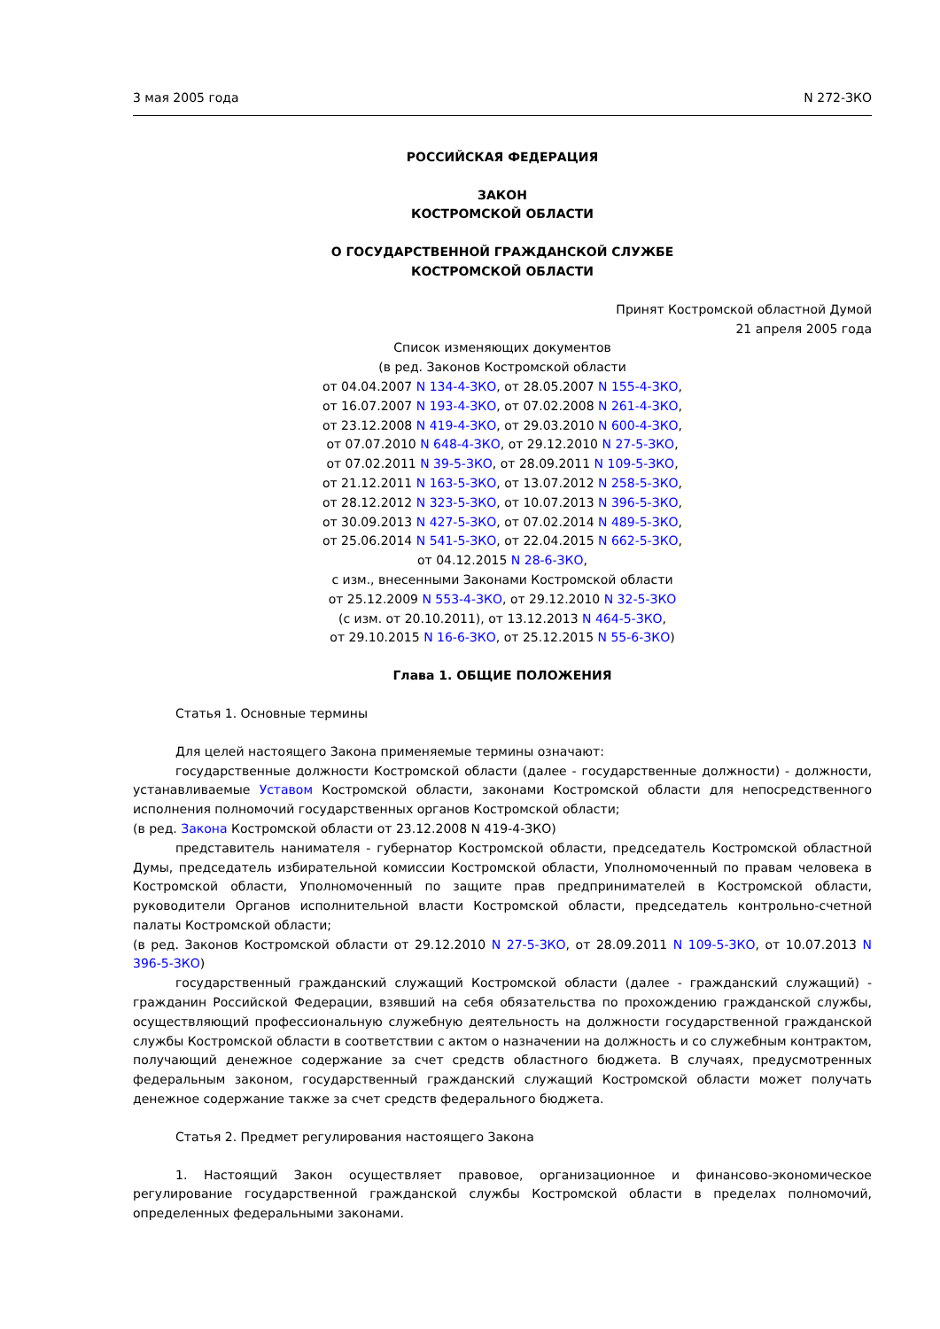3 мая 2005 года N 272-ЗКО
РОССИЙСКАЯ ФЕДЕРАЦИЯ
ЗАКОН
КОСТРОМСКОЙ ОБЛАСТИ
О ГОСУДАРСТВЕННОЙ ГРАЖДАНСКОЙ СЛУЖБЕ
КОСТРОМСКОЙ ОБЛАСТИ
Принят Костромской областной Думой
21 апреля 2005 года
Список изменяющих документов
(в ред. Законов Костромской области
от 04.04.2007 N 134-4-ЗКО, от 28.05.2007 N 155-4-ЗКО,
от 16.07.2007 N 193-4-ЗКО, от 07.02.2008 N 261-4-ЗКО,
от 23.12.2008 N 419-4-ЗКО, от 29.03.2010 N 600-4-ЗКО,
от 07.07.2010 N 648-4-ЗКО, от 29.12.2010 N 27-5-ЗКО,
от 07.02.2011 N 39-5-ЗКО, от 28.09.2011 N 109-5-ЗКО,
от 21.12.2011 N 163-5-ЗКО, от 13.07.2012 N 258-5-ЗКО,
от 28.12.2012 N 323-5-ЗКО, от 10.07.2013 N 396-5-ЗКО,
от 30.09.2013 N 427-5-ЗКО, от 07.02.2014 N 489-5-ЗКО,
от 25.06.2014 N 541-5-ЗКО, от 22.04.2015 N 662-5-ЗКО,
от 04.12.2015 N 28-6-ЗКО,
с изм., внесенными Законами Костромской области
от 25.12.2009 N 553-4-ЗКО, от 29.12.2010 N 32-5-ЗКО
(с изм. от 20.10.2011), от 13.12.2013 N 464-5-ЗКО,
от 29.10.2015 N 16-6-ЗКО, от 25.12.2015 N 55-6-ЗКО)
Глава 1. ОБЩИЕ ПОЛОЖЕНИЯ
Статья 1. Основные термины
Для целей настоящего Закона применяемые термины означают:
государственные должности Костромской области (далее - государственные должности) - должности, устанавливаемые Уставом Костромской области, законами Костромской области для непосредственного исполнения полномочий государственных органов Костромской области;
(в ред. Закона Костромской области от 23.12.2008 N 419-4-ЗКО)
представитель нанимателя - губернатор Костромской области, председатель Костромской областной Думы, председатель избирательной комиссии Костромской области, Уполномоченный по правам человека в Костромской области, Уполномоченный по защите прав предпринимателей в Костромской области, руководители Органов исполнительной власти Костромской области, председатель контрольно-счетной палаты Костромской области;
(в ред. Законов Костромской области от 29.12.2010 N 27-5-ЗКО, от 28.09.2011 N 109-5-ЗКО, от 10.07.2013 N 396-5-ЗКО)
государственный гражданский служащий Костромской области (далее - гражданский служащий) - гражданин Российской Федерации, взявший на себя обязательства по прохождению гражданской службы, осуществляющий профессиональную служебную деятельность на должности государственной гражданской службы Костромской области в соответствии с актом о назначении на должность и со служебным контрактом, получающий денежное содержание за счет средств областного бюджета. В случаях, предусмотренных федеральным законом, государственный гражданский служащий Костромской области может получать денежное содержание также за счет средств федерального бюджета.
Статья 2. Предмет регулирования настоящего Закона
1. Настоящий Закон осуществляет правовое, организационное и финансово-экономическое регулирование государственной гражданской службы Костромской области в пределах полномочий, определенных федеральными законами.